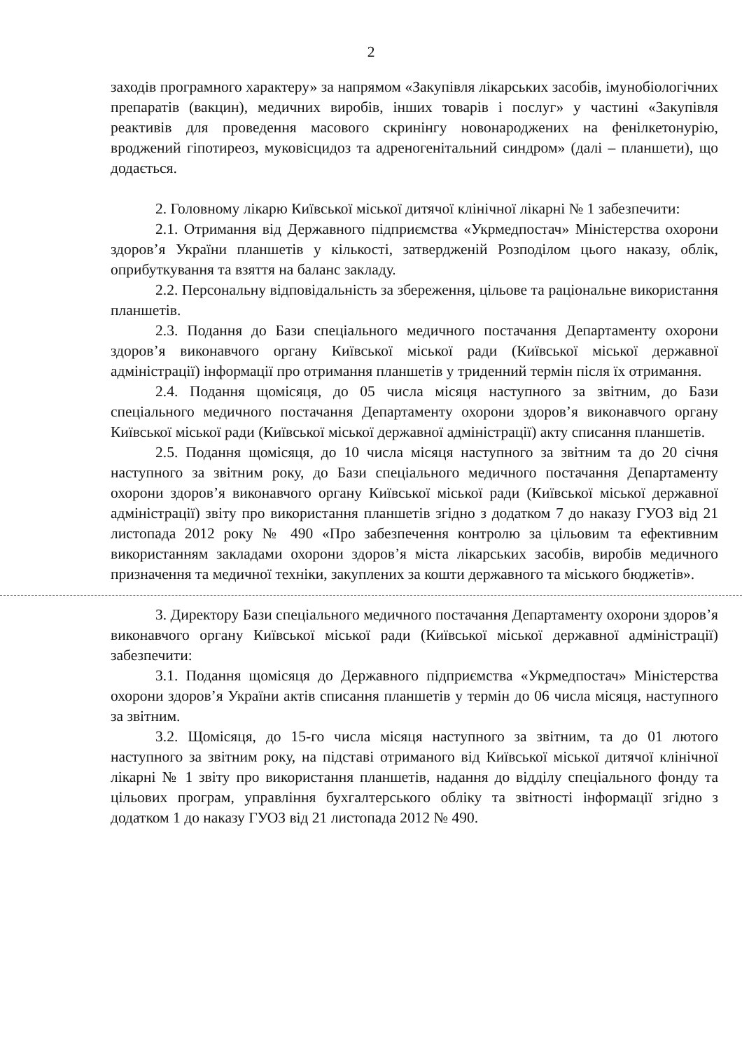2
заходів програмного характеру» за напрямом «Закупівля лікарських засобів, імунобіологічних препаратів (вакцин), медичних виробів, інших товарів і послуг» у частині «Закупівля реактивів для проведення масового скринінгу новонароджених на фенілкетонурію, вроджений гіпотиреоз, муковісцидоз та адреногенітальний синдром» (далі – планшети), що додається.
2. Головному лікарю Київської міської дитячої клінічної лікарні № 1 забезпечити:
2.1. Отримання від Державного підприємства «Укрмедпостач» Міністерства охорони здоров’я України планшетів у кількості, затвердженій Розподілом цього наказу, облік, оприбуткування та взяття на баланс закладу.
2.2. Персональну відповідальність за збереження, цільове та раціональне використання планшетів.
2.3. Подання до Бази спеціального медичного постачання Департаменту охорони здоров’я виконавчого органу Київської міської ради (Київської міської державної адміністрації) інформації про отримання планшетів у триденний термін після їх отримання.
2.4. Подання щомісяця, до 05 числа місяця наступного за звітним, до Бази спеціального медичного постачання Департаменту охорони здоров’я виконавчого органу Київської міської ради (Київської міської державної адміністрації) акту списання планшетів.
2.5. Подання щомісяця, до 10 числа місяця наступного за звітним та до 20 січня наступного за звітним року, до Бази спеціального медичного постачання Департаменту охорони здоров’я виконавчого органу Київської міської ради (Київської міської державної адміністрації) звіту про використання планшетів згідно з додатком 7 до наказу ГУОЗ від 21 листопада 2012 року № 490 «Про забезпечення контролю за цільовим та ефективним використанням закладами охорони здоров’я міста лікарських засобів, виробів медичного призначення та медичної техніки, закуплених за кошти державного та міського бюджетів».
3. Директору Бази спеціального медичного постачання Департаменту охорони здоров’я виконавчого органу Київської міської ради (Київської міської державної адміністрації) забезпечити:
3.1. Подання щомісяця до Державного підприємства «Укрмедпостач» Міністерства охорони здоров’я України актів списання планшетів у термін до 06 числа місяця, наступного за звітним.
3.2. Щомісяця, до 15-го числа місяця наступного за звітним, та до 01 лютого наступного за звітним року, на підставі отриманого від Київської міської дитячої клінічної лікарні № 1 звіту про використання планшетів, надання до відділу спеціального фонду та цільових програм, управління бухгалтерського обліку та звітності інформації згідно з додатком 1 до наказу ГУОЗ від 21 листопада 2012 № 490.